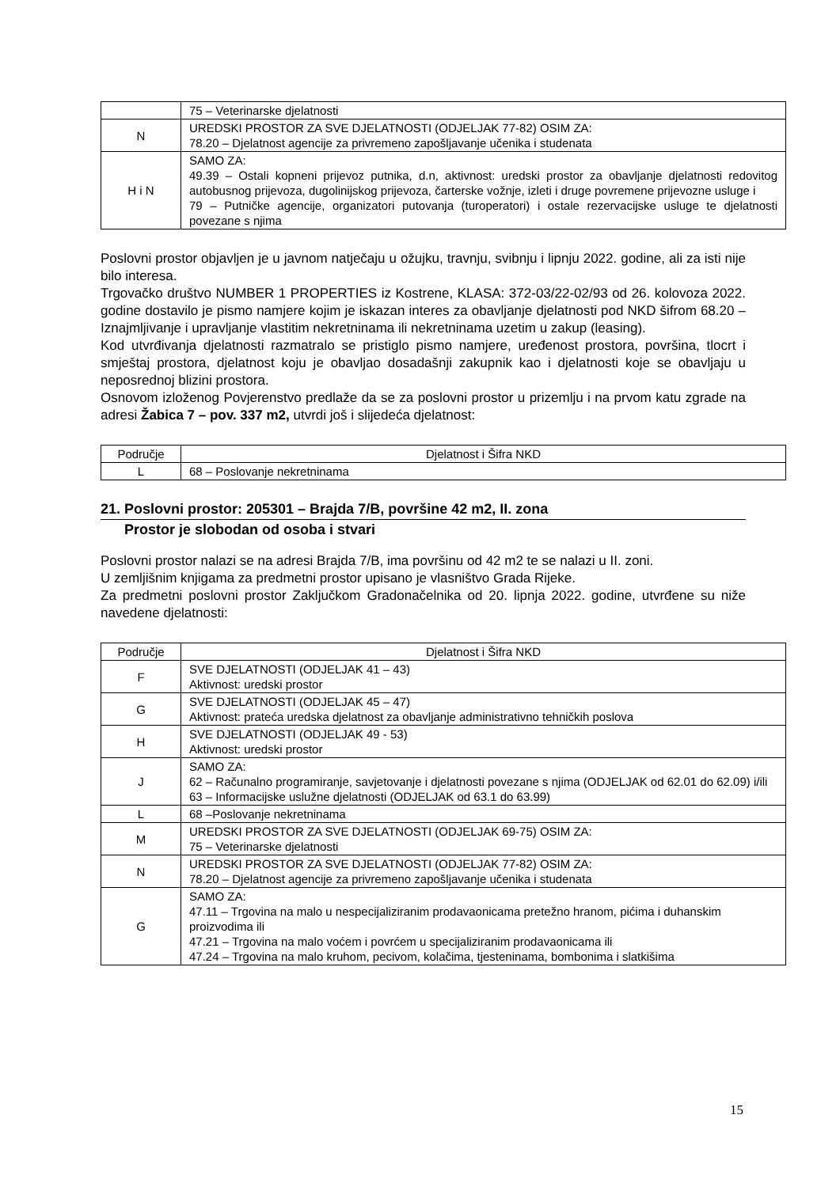| | 75 – Veterinarske djelatnosti |
| N | UREDSKI PROSTOR ZA SVE DJELATNOSTI (ODJELJAK 77-82) OSIM ZA: 78.20 – Djelatnost agencije za privremeno zapošljavanje učenika i studenata |
| H i N | SAMO ZA: 49.39 – Ostali kopneni prijevoz putnika, d.n, aktivnost: uredski prostor za obavljanje djelatnosti redovitog autobusnog prijevoza, dugolinijskog prijevoza, čarterske vožnje, izleti i druge povremene prijevozne usluge i 79 – Putničke agencije, organizatori putovanja (turoperatori) i ostale rezervacijske usluge te djelatnosti povezane s njima |
Poslovni prostor objavljen je u javnom natječaju u ožujku, travnju, svibnju i lipnju 2022. godine, ali za isti nije bilo interesa.
Trgovačko društvo NUMBER 1 PROPERTIES iz Kostrene, KLASA: 372-03/22-02/93 od 26. kolovoza 2022. godine dostavilo je pismo namjere kojim je iskazan interes za obavljanje djelatnosti pod NKD šifrom 68.20 – Iznajmljivanje i upravljanje vlastitim nekretninama ili nekretninama uzetim u zakup (leasing).
Kod utvrđivanja djelatnosti razmatralo se pristiglo pismo namjere, uređenost prostora, površina, tlocrt i smještaj prostora, djelatnost koju je obavljao dosadašnji zakupnik kao i djelatnosti koje se obavljaju u neposrednoj blizini prostora.
Osnovom izloženog Povjerenstvo predlaže da se za poslovni prostor u prizemlju i na prvom katu zgrade na adresi Žabica 7 – pov. 337 m2, utvrdi još i slijedeća djelatnost:
| Područje | Djelatnost i Šifra NKD |
| --- | --- |
| L | 68 – Poslovanje nekretninama |
21. Poslovni prostor: 205301 – Brajda 7/B, površine 42 m2, II. zona
Prostor je slobodan od osoba i stvari
Poslovni prostor nalazi se na adresi Brajda 7/B, ima površinu od 42 m2 te se nalazi u II. zoni.
U zemljišnim knjigama za predmetni prostor upisano je vlasništvo Grada Rijeke.
Za predmetni poslovni prostor Zaključkom Gradonačelnika od 20. lipnja 2022. godine, utvrđene su niže navedene djelatnosti:
| Područje | Djelatnost i Šifra NKD |
| --- | --- |
| F | SVE DJELATNOSTI (ODJELJAK 41 – 43) Aktivnost: uredski prostor |
| G | SVE DJELATNOSTI (ODJELJAK 45 – 47) Aktivnost: prateća uredska djelatnost za obavljanje administrativno tehničkih poslova |
| H | SVE DJELATNOSTI (ODJELJAK 49 - 53) Aktivnost: uredski prostor |
| J | SAMO ZA: 62 – Računalno programiranje, savjetovanje i djelatnosti povezane s njima (ODJELJAK od 62.01 do 62.09) i/ili 63 – Informacijske uslužne djelatnosti (ODJELJAK od 63.1 do 63.99) |
| L | 68 –Poslovanje nekretninama |
| M | UREDSKI PROSTOR ZA SVE DJELATNOSTI (ODJELJAK 69-75) OSIM ZA: 75 – Veterinarske djelatnosti |
| N | UREDSKI PROSTOR ZA SVE DJELATNOSTI (ODJELJAK 77-82) OSIM ZA: 78.20 – Djelatnost agencije za privremeno zapošljavanje učenika i studenata |
| G | SAMO ZA: 47.11 – Trgovina na malo u nespecijaliziranim prodavaonicama pretežno hranom, pićima i duhanskim proizvodima ili 47.21 – Trgovina na malo voćem i povrćem u specijaliziranim prodavaonicama ili 47.24 – Trgovina na malo kruhom, pecivom, kolačima, tjesteninama, bombonima i slatkišima |
15